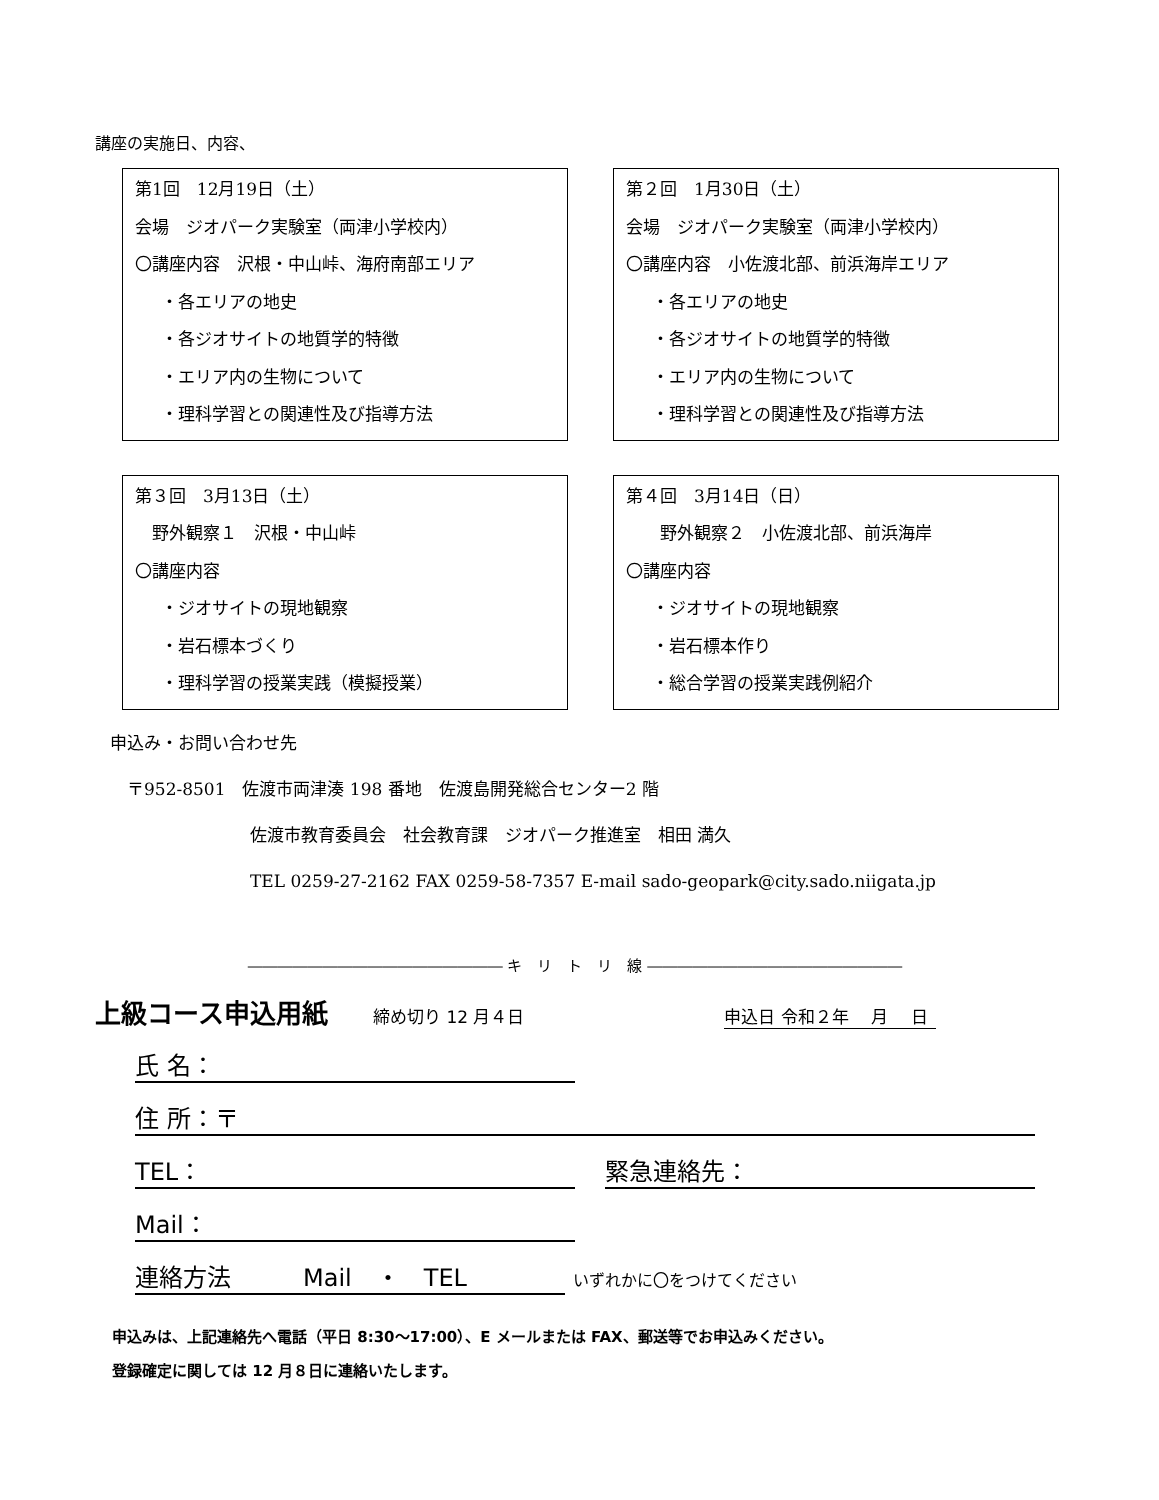講座の実施日、内容、
第1回　12月19日（土）
会場　ジオパーク実験室（両津小学校内）
〇講座内容　沢根・中山峠、海府南部エリア
・各エリアの地史
・各ジオサイトの地質学的特徴
・エリア内の生物について
・理科学習との関連性及び指導方法
第２回　1月30日（土）
会場　ジオパーク実験室（両津小学校内）
〇講座内容　小佐渡北部、前浜海岸エリア
・各エリアの地史
・各ジオサイトの地質学的特徴
・エリア内の生物について
・理科学習との関連性及び指導方法
第３回　3月13日（土）
　野外観察１　沢根・中山峠
〇講座内容
・ジオサイトの現地観察
・岩石標本づくり
・理科学習の授業実践（模擬授業）
第４回　3月14日（日）
　　野外観察２　小佐渡北部、前浜海岸
〇講座内容
・ジオサイトの現地観察
・岩石標本作り
・総合学習の授業実践例紹介
申込み・お問い合わせ先
　〒952-8501　佐渡市両津湊 198 番地　佐渡島開発総合センター2 階
佐渡市教育委員会　社会教育課　ジオパーク推進室　相田 満久
TEL 0259-27-2162 FAX 0259-58-7357 E-mail sado-geopark@city.sado.niigata.jp
――――――――――――――――― キ　リ　ト　リ　線 ―――――――――――――――――
上級コース申込用紙 締め切り 12 月４日 申込日 令和２年　 月　 日
氏 名：
住 所：〒
TEL： 緊急連絡先：
Mail：
連絡方法　　　Mail　・　TEL いずれかに〇をつけてください
申込みは、上記連絡先へ電話（平日 8:30〜17:00）、E メールまたは FAX、郵送等でお申込みください。
登録確定に関しては 12 月８日に連絡いたします。